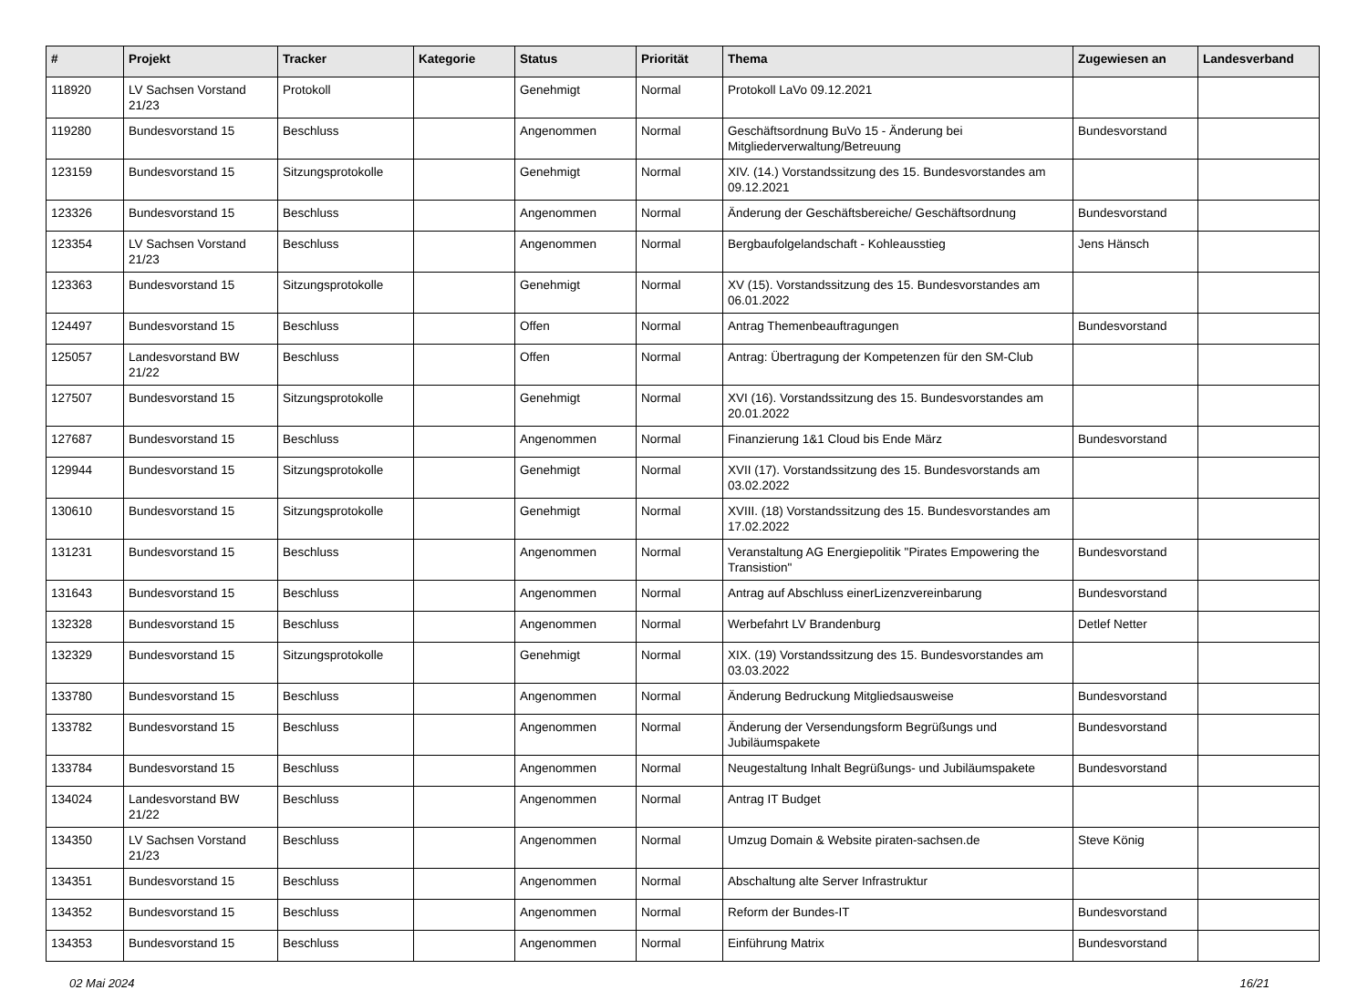| # | Projekt | Tracker | Kategorie | Status | Priorität | Thema | Zugewiesen an | Landesverband |
| --- | --- | --- | --- | --- | --- | --- | --- | --- |
| 118920 | LV Sachsen Vorstand 21/23 | Protokoll | | Genehmigt | Normal | Protokoll LaVo 09.12.2021 | | |
| 119280 | Bundesvorstand 15 | Beschluss | | Angenommen | Normal | Geschäftsordnung BuVo 15 - Änderung bei Mitgliederverwaltung/Betreuung | Bundesvorstand | |
| 123159 | Bundesvorstand 15 | Sitzungsprotokolle | | Genehmigt | Normal | XIV. (14.) Vorstandssitzung des 15. Bundesvorstandes am 09.12.2021 | | |
| 123326 | Bundesvorstand 15 | Beschluss | | Angenommen | Normal | Änderung der Geschäftsbereiche/ Geschäftsordnung | Bundesvorstand | |
| 123354 | LV Sachsen Vorstand 21/23 | Beschluss | | Angenommen | Normal | Bergbaufolgelandschaft - Kohleausstieg | Jens Hänsch | |
| 123363 | Bundesvorstand 15 | Sitzungsprotokolle | | Genehmigt | Normal | XV (15). Vorstandssitzung des 15. Bundesvorstandes am 06.01.2022 | | |
| 124497 | Bundesvorstand 15 | Beschluss | | Offen | Normal | Antrag Themenbeauftragungen | Bundesvorstand | |
| 125057 | Landesvorstand BW 21/22 | Beschluss | | Offen | Normal | Antrag: Übertragung der Kompetenzen für den SM-Club | | |
| 127507 | Bundesvorstand 15 | Sitzungsprotokolle | | Genehmigt | Normal | XVI (16). Vorstandssitzung des 15. Bundesvorstandes am 20.01.2022 | | |
| 127687 | Bundesvorstand 15 | Beschluss | | Angenommen | Normal | Finanzierung 1&1 Cloud bis Ende März | Bundesvorstand | |
| 129944 | Bundesvorstand 15 | Sitzungsprotokolle | | Genehmigt | Normal | XVII (17). Vorstandssitzung des 15. Bundesvorstands am 03.02.2022 | | |
| 130610 | Bundesvorstand 15 | Sitzungsprotokolle | | Genehmigt | Normal | XVIII. (18) Vorstandssitzung des 15. Bundesvorstandes am 17.02.2022 | | |
| 131231 | Bundesvorstand 15 | Beschluss | | Angenommen | Normal | Veranstaltung AG Energiepolitik "Pirates Empowering the Transistion" | Bundesvorstand | |
| 131643 | Bundesvorstand 15 | Beschluss | | Angenommen | Normal | Antrag auf Abschluss einerLizenzvereinbarung | Bundesvorstand | |
| 132328 | Bundesvorstand 15 | Beschluss | | Angenommen | Normal | Werbefahrt LV Brandenburg | Detlef Netter | |
| 132329 | Bundesvorstand 15 | Sitzungsprotokolle | | Genehmigt | Normal | XIX. (19) Vorstandssitzung des 15. Bundesvorstandes am 03.03.2022 | | |
| 133780 | Bundesvorstand 15 | Beschluss | | Angenommen | Normal | Änderung Bedruckung Mitgliedsausweise | Bundesvorstand | |
| 133782 | Bundesvorstand 15 | Beschluss | | Angenommen | Normal | Änderung der Versendungsform Begrüßungs und Jubiläumspakete | Bundesvorstand | |
| 133784 | Bundesvorstand 15 | Beschluss | | Angenommen | Normal | Neugestaltung Inhalt Begrüßungs- und Jubiläumspakete | Bundesvorstand | |
| 134024 | Landesvorstand BW 21/22 | Beschluss | | Angenommen | Normal | Antrag IT Budget | | |
| 134350 | LV Sachsen Vorstand 21/23 | Beschluss | | Angenommen | Normal | Umzug Domain & Website piraten-sachsen.de | Steve König | |
| 134351 | Bundesvorstand 15 | Beschluss | | Angenommen | Normal | Abschaltung alte Server Infrastruktur | | |
| 134352 | Bundesvorstand 15 | Beschluss | | Angenommen | Normal | Reform der Bundes-IT | Bundesvorstand | |
| 134353 | Bundesvorstand 15 | Beschluss | | Angenommen | Normal | Einführung Matrix | Bundesvorstand | |
02 Mai 2024 16/21